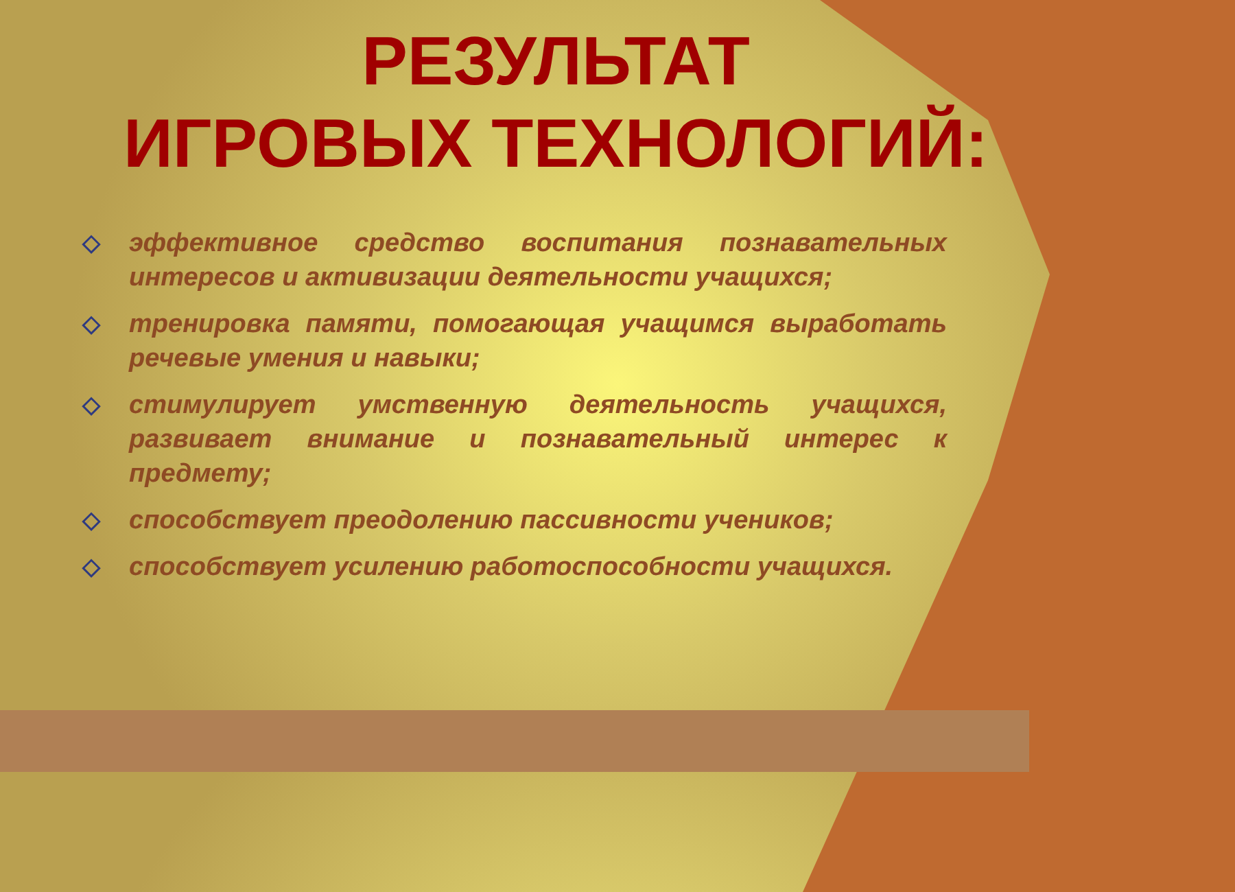РЕЗУЛЬТАТ
ИГРОВЫХ ТЕХНОЛОГИЙ:
◇ эффективное средство воспитания познавательных интересов и активизации деятельности учащихся;
◇ тренировка памяти, помогающая учащимся выработать речевые умения и навыки;
◇ стимулирует умственную деятельность учащихся, развивает внимание и познавательный интерес к предмету;
◇ способствует преодолению пассивности учеников;
◇ способствует усилению работоспособности учащихся.